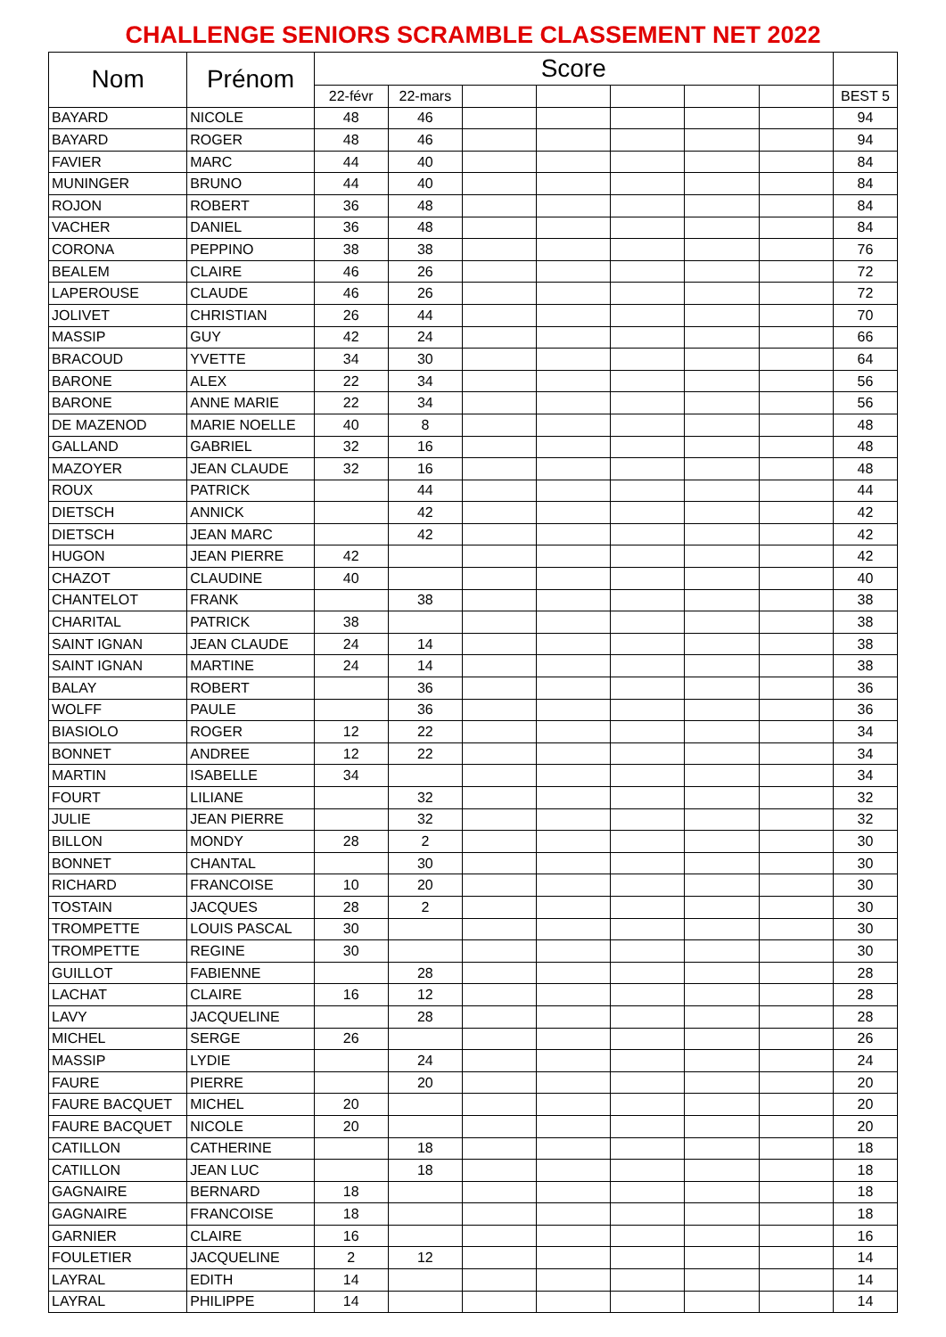CHALLENGE SENIORS SCRAMBLE CLASSEMENT NET 2022
| Nom | Prénom | Score | | | | | | | |
| --- | --- | --- | --- | --- | --- | --- | --- | --- | --- |
| | | 22-févr | 22-mars | | | | | | BEST 5 |
| BAYARD | NICOLE | 48 | 46 | | | | | | 94 |
| BAYARD | ROGER | 48 | 46 | | | | | | 94 |
| FAVIER | MARC | 44 | 40 | | | | | | 84 |
| MUNINGER | BRUNO | 44 | 40 | | | | | | 84 |
| ROJON | ROBERT | 36 | 48 | | | | | | 84 |
| VACHER | DANIEL | 36 | 48 | | | | | | 84 |
| CORONA | PEPPINO | 38 | 38 | | | | | | 76 |
| BEALEM | CLAIRE | 46 | 26 | | | | | | 72 |
| LAPEROUSE | CLAUDE | 46 | 26 | | | | | | 72 |
| JOLIVET | CHRISTIAN | 26 | 44 | | | | | | 70 |
| MASSIP | GUY | 42 | 24 | | | | | | 66 |
| BRACOUD | YVETTE | 34 | 30 | | | | | | 64 |
| BARONE | ALEX | 22 | 34 | | | | | | 56 |
| BARONE | ANNE MARIE | 22 | 34 | | | | | | 56 |
| DE MAZENOD | MARIE NOELLE | 40 | 8 | | | | | | 48 |
| GALLAND | GABRIEL | 32 | 16 | | | | | | 48 |
| MAZOYER | JEAN CLAUDE | 32 | 16 | | | | | | 48 |
| ROUX | PATRICK | | 44 | | | | | | 44 |
| DIETSCH | ANNICK | | 42 | | | | | | 42 |
| DIETSCH | JEAN MARC | | 42 | | | | | | 42 |
| HUGON | JEAN PIERRE | 42 | | | | | | | 42 |
| CHAZOT | CLAUDINE | 40 | | | | | | | 40 |
| CHANTELOT | FRANK | | 38 | | | | | | 38 |
| CHARITAL | PATRICK | 38 | | | | | | | 38 |
| SAINT IGNAN | JEAN CLAUDE | 24 | 14 | | | | | | 38 |
| SAINT IGNAN | MARTINE | 24 | 14 | | | | | | 38 |
| BALAY | ROBERT | | 36 | | | | | | 36 |
| WOLFF | PAULE | | 36 | | | | | | 36 |
| BIASIOLO | ROGER | 12 | 22 | | | | | | 34 |
| BONNET | ANDREE | 12 | 22 | | | | | | 34 |
| MARTIN | ISABELLE | 34 | | | | | | | 34 |
| FOURT | LILIANE | | 32 | | | | | | 32 |
| JULIE | JEAN PIERRE | | 32 | | | | | | 32 |
| BILLON | MONDY | 28 | 2 | | | | | | 30 |
| BONNET | CHANTAL | | 30 | | | | | | 30 |
| RICHARD | FRANCOISE | 10 | 20 | | | | | | 30 |
| TOSTAIN | JACQUES | 28 | 2 | | | | | | 30 |
| TROMPETTE | LOUIS PASCAL | 30 | | | | | | | 30 |
| TROMPETTE | REGINE | 30 | | | | | | | 30 |
| GUILLOT | FABIENNE | | 28 | | | | | | 28 |
| LACHAT | CLAIRE | 16 | 12 | | | | | | 28 |
| LAVY | JACQUELINE | | 28 | | | | | | 28 |
| MICHEL | SERGE | 26 | | | | | | | 26 |
| MASSIP | LYDIE | | 24 | | | | | | 24 |
| FAURE | PIERRE | | 20 | | | | | | 20 |
| FAURE BACQUET | MICHEL | 20 | | | | | | | 20 |
| FAURE BACQUET | NICOLE | 20 | | | | | | | 20 |
| CATILLON | CATHERINE | | 18 | | | | | | 18 |
| CATILLON | JEAN LUC | | 18 | | | | | | 18 |
| GAGNAIRE | BERNARD | 18 | | | | | | | 18 |
| GAGNAIRE | FRANCOISE | 18 | | | | | | | 18 |
| GARNIER | CLAIRE | 16 | | | | | | | 16 |
| FOULETIER | JACQUELINE | 2 | 12 | | | | | | 14 |
| LAYRAL | EDITH | 14 | | | | | | | 14 |
| LAYRAL | PHILIPPE | 14 | | | | | | | 14 |